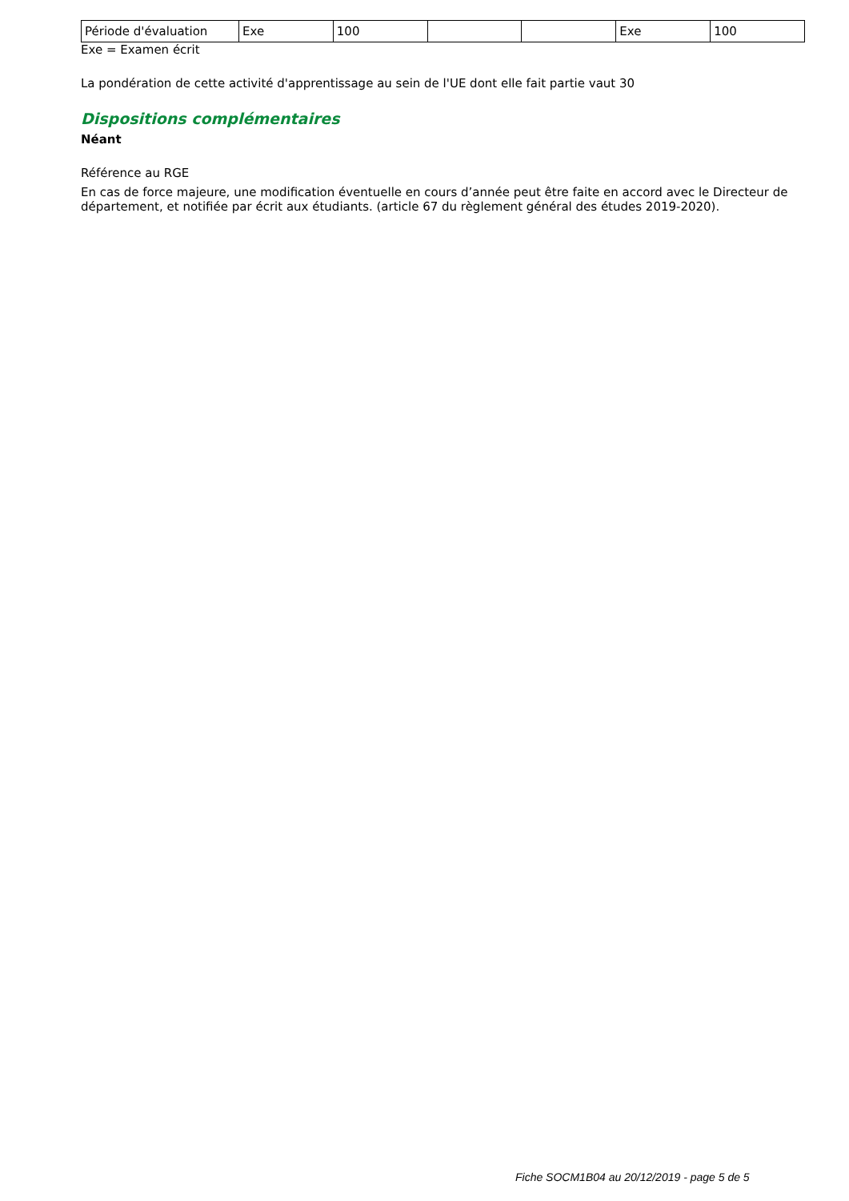| Période d'évaluation | Exe | 100 | | | Exe | 100 |
Exe = Examen écrit
La pondération de cette activité d'apprentissage au sein de l'UE dont elle fait partie vaut 30
Dispositions complémentaires
Néant
Référence au RGE
En cas de force majeure, une modification éventuelle en cours d’année peut être faite en accord avec le Directeur de département, et notifiée par écrit aux étudiants. (article 67 du règlement général des études 2019-2020).
Fiche SOCM1B04 au 20/12/2019 - page 5 de 5